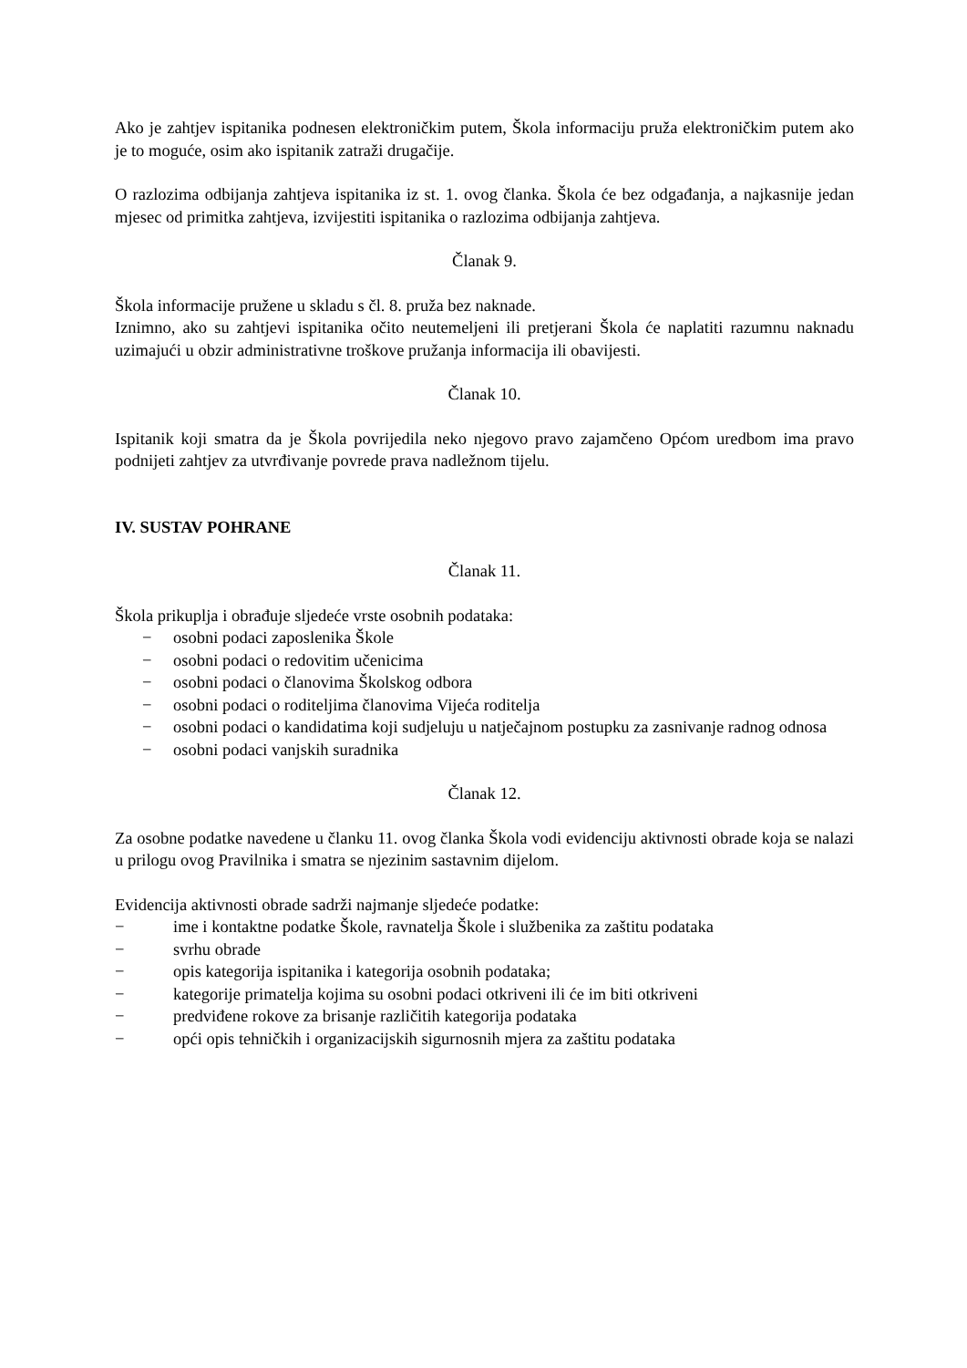Ako je zahtjev ispitanika podnesen elektroničkim putem, Škola informaciju pruža elektroničkim putem ako je to moguće, osim ako ispitanik zatraži drugačije.
O razlozima odbijanja zahtjeva ispitanika iz st. 1. ovog članka. Škola će bez odgađanja, a najkasnije jedan mjesec od primitka zahtjeva, izvijestiti ispitanika o razlozima odbijanja zahtjeva.
Članak 9.
Škola informacije pružene u skladu s čl. 8. pruža bez naknade.
Iznimno, ako su zahtjevi ispitanika očito neutemeljeni ili pretjerani Škola će naplatiti razumnu naknadu uzimajući u obzir administrativne troškove pružanja informacija ili obavijesti.
Članak 10.
Ispitanik koji smatra da je Škola povrijedila neko njegovo pravo zajamčeno Općom uredbom ima pravo podnijeti zahtjev za utvrđivanje povrede prava nadležnom tijelu.
IV. SUSTAV POHRANE
Članak 11.
Škola prikuplja i obrađuje sljedeće vrste osobnih podataka:
− osobni podaci zaposlenika Škole
− osobni podaci o redovitim učenicima
− osobni podaci o članovima Školskog odbora
− osobni podaci o roditeljima članovima Vijeća roditelja
− osobni podaci o kandidatima koji sudjeluju u natječajnom postupku za zasnivanje radnog odnosa
− osobni podaci vanjskih suradnika
Članak 12.
Za osobne podatke navedene u članku 11. ovog članka Škola vodi evidenciju aktivnosti obrade koja se nalazi u prilogu ovog Pravilnika i smatra se njezinim sastavnim dijelom.
Evidencija aktivnosti obrade sadrži najmanje sljedeće podatke:
− ime i kontaktne podatke Škole, ravnatelja Škole i službenika za zaštitu podataka
− svrhu obrade
− opis kategorija ispitanika i kategorija osobnih podataka;
− kategorije primatelja kojima su osobni podaci otkriveni ili će im biti otkriveni
− predviđene rokove za brisanje različitih kategorija podataka
− opći opis tehničkih i organizacijskih sigurnosnih mjera za zaštitu podataka